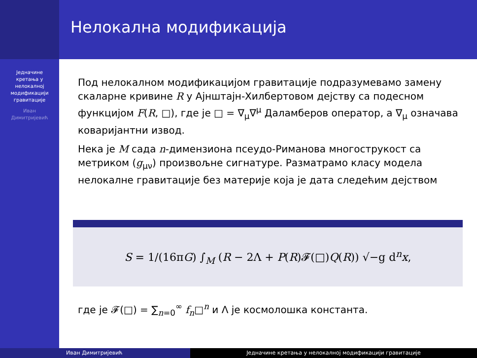Нелокална модификација
Једначине
кретања у
нелокалној
модификацији
гравитације
Иван
Димитријевић
Под нелокалном модификацијом гравитације подразумевамо замену скаларне кривине R у Ајнштајн-Хилбертовом дејству са подесном функцијом F(R, □), где је □ = ∇<sub>μ</sub>∇<sup>μ</sup> Даламберов оператор, а ∇<sub>μ</sub> означава коваријантни извод.
Нека је M сада n-димензиона псеудо-Риманова многострукост са метриком (g<sub>μν</sub>) произвољне сигнатуре. Разматрамо класу модела нелокалне гравитације без материје која је дата следећим дејством
S = 1/(16πG) ∫<sub>M</sub> (R − 2Λ + P(R)𝓕(□)Q(R)) √−g d<sup>n</sup>x,
где је 𝓕(□) = ∑<sub>n=0</sub><sup>∞</sup> f<sub>n</sub>□<sup>n</sup> и Λ је космолошка константа.
Иван Димитријевић Једначине кретања у нелокалној модификацији гравитације